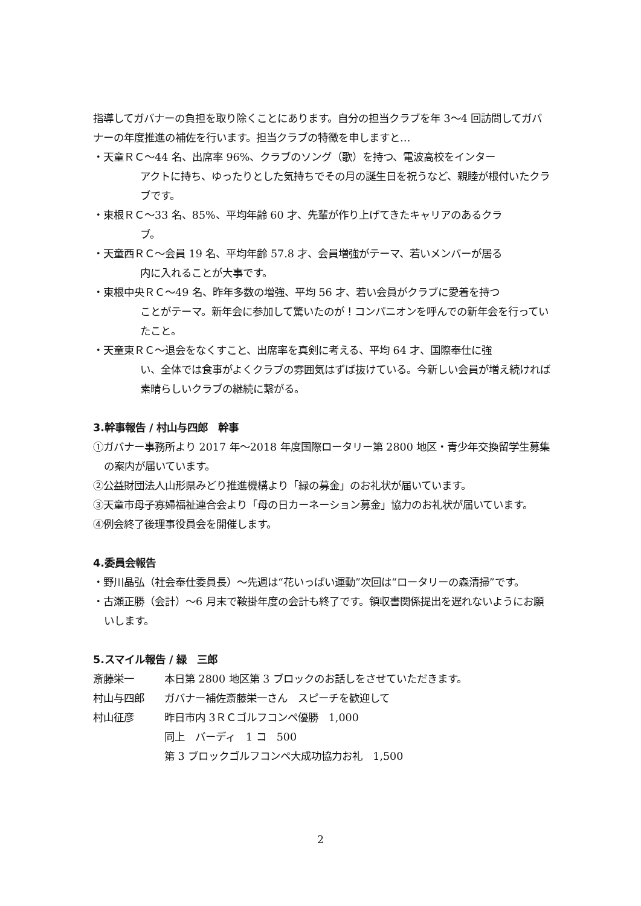指導してガバナーの負担を取り除くことにあります。自分の担当クラブを年 3～4 回訪問してガバナーの年度推進の補佐を行います。担当クラブの特徴を申しますと…
・天童ＲＣ～44 名、出席率 96%、クラブのソング（歌）を持つ、電波高校をインター
アクトに持ち、ゆったりとした気持ちでその月の誕生日を祝うなど、親睦が根付いたクラブです。
・東根ＲＣ～33 名、85%、平均年齢 60 才、先輩が作り上げてきたキャリアのあるクラ
ブ。
・天童西ＲＣ～会員 19 名、平均年齢 57.8 才、会員増強がテーマ、若いメンバーが居る
内に入れることが大事です。
・東根中央ＲＣ～49 名、昨年多数の増強、平均 56 才、若い会員がクラブに愛着を持つ
ことがテーマ。新年会に参加して驚いたのが！コンパニオンを呼んでの新年会を行っていたこと。
・天童東ＲＣ～退会をなくすこと、出席率を真剣に考える、平均 64 才、国際奉仕に強
い、全体では食事がよくクラブの雰囲気はずば抜けている。今新しい会員が増え続ければ素晴らしいクラブの継続に繋がる。
3.幹事報告 / 村山与四郎　幹事
①ガバナー事務所より 2017 年～2018 年度国際ロータリー第 2800 地区・青少年交換留学生募集の案内が届いています。
②公益財団法人山形県みどり推進機構より「緑の募金」のお礼状が届いています。
③天童市母子寡婦福祉連合会より「母の日カーネーション募金」協力のお礼状が届いています。
④例会終了後理事役員会を開催します。
4.委員会報告
・野川晶弘（社会奉仕委員長）～先週は“花いっぱい運動”次回は“ロータリーの森清掃”です。
・古瀬正勝（会計）～6 月末で鞍掛年度の会計も終了です。領収書関係提出を遅れないようにお願いします。
5.スマイル報告 / 緑　三郎
斎藤栄一 本日第 2800 地区第 3 ブロックのお話しをさせていただきます。
村山与四郎 ガバナー補佐斎藤栄一さん　スピーチを歓迎して
村山征彦 昨日市内 3ＲＣゴルフコンペ優勝　1,000
同上　バーディ　1 コ　500
第 3 ブロックゴルフコンペ大成功協力お礼　1,500
2